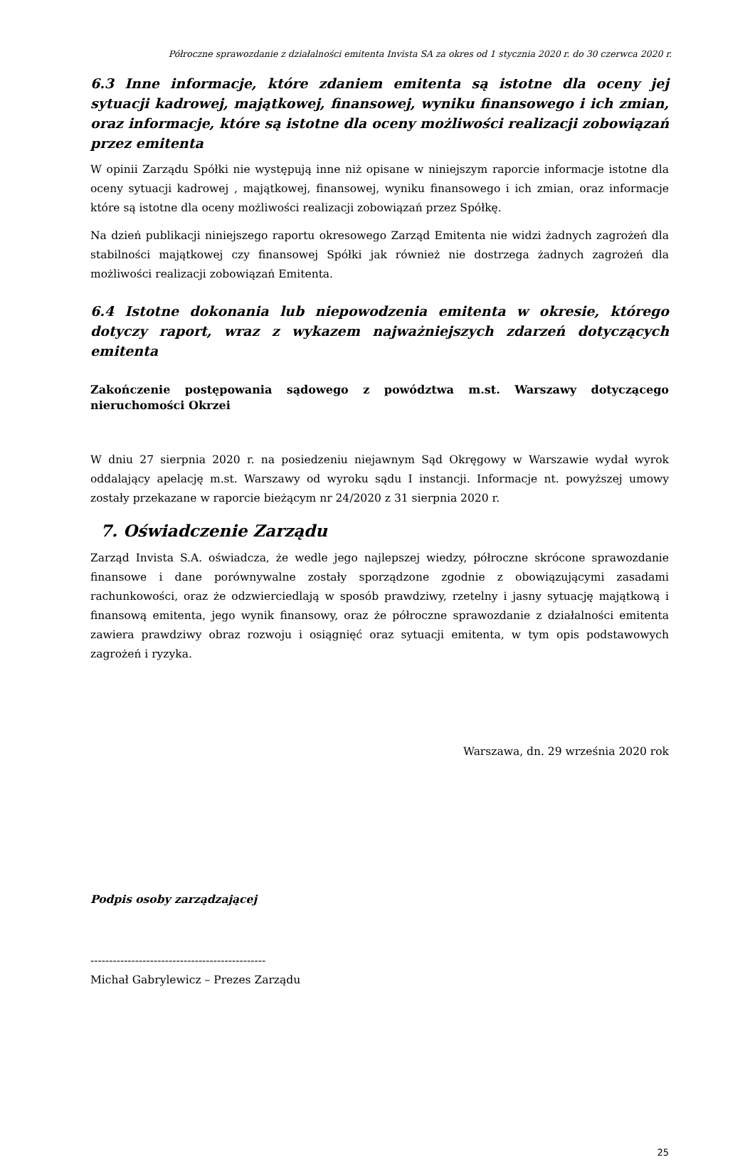Półroczne sprawozdanie z działalności emitenta Invista SA za okres od 1 stycznia 2020 r. do 30 czerwca 2020 r.
6.3 Inne informacje, które zdaniem emitenta są istotne dla oceny jej sytuacji kadrowej, majątkowej, finansowej, wyniku finansowego i ich zmian, oraz informacje, które są istotne dla oceny możliwości realizacji zobowiązań przez emitenta
W opinii Zarządu Spółki nie występują inne niż opisane w niniejszym raporcie informacje istotne dla oceny sytuacji kadrowej , majątkowej, finansowej, wyniku finansowego i ich zmian, oraz informacje które są istotne dla oceny możliwości realizacji zobowiązań przez Spółkę.
Na dzień publikacji niniejszego raportu okresowego Zarząd Emitenta nie widzi żadnych zagrożeń dla stabilności majątkowej czy finansowej Spółki jak również nie dostrzega żadnych zagrożeń dla możliwości realizacji zobowiązań Emitenta.
6.4 Istotne dokonania lub niepowodzenia emitenta w okresie, którego dotyczy raport, wraz z wykazem najważniejszych zdarzeń dotyczących emitenta
Zakończenie postępowania sądowego z powództwa m.st. Warszawy dotyczącego nieruchomości Okrzei
W dniu 27 sierpnia 2020 r. na posiedzeniu niejawnym Sąd Okręgowy w Warszawie wydał wyrok oddalający apelację m.st. Warszawy od wyroku sądu I instancji. Informacje nt. powyższej umowy zostały przekazane w raporcie bieżącym nr 24/2020 z 31 sierpnia 2020 r.
7. Oświadczenie Zarządu
Zarząd Invista S.A. oświadcza, że wedle jego najlepszej wiedzy, półroczne skrócone sprawozdanie finansowe i dane porównywalne zostały sporządzone zgodnie z obowiązującymi zasadami rachunkowości, oraz że odzwierciedlają w sposób prawdziwy, rzetelny i jasny sytuację majątkową i finansową emitenta, jego wynik finansowy, oraz że półroczne sprawozdanie z działalności emitenta zawiera prawdziwy obraz rozwoju i osiągnięć oraz sytuacji emitenta, w tym opis podstawowych zagrożeń i ryzyka.
Warszawa, dn. 29 września 2020 rok
Podpis osoby zarządzającej
-----------------------------------------------
Michał Gabrylewicz – Prezes Zarządu
25